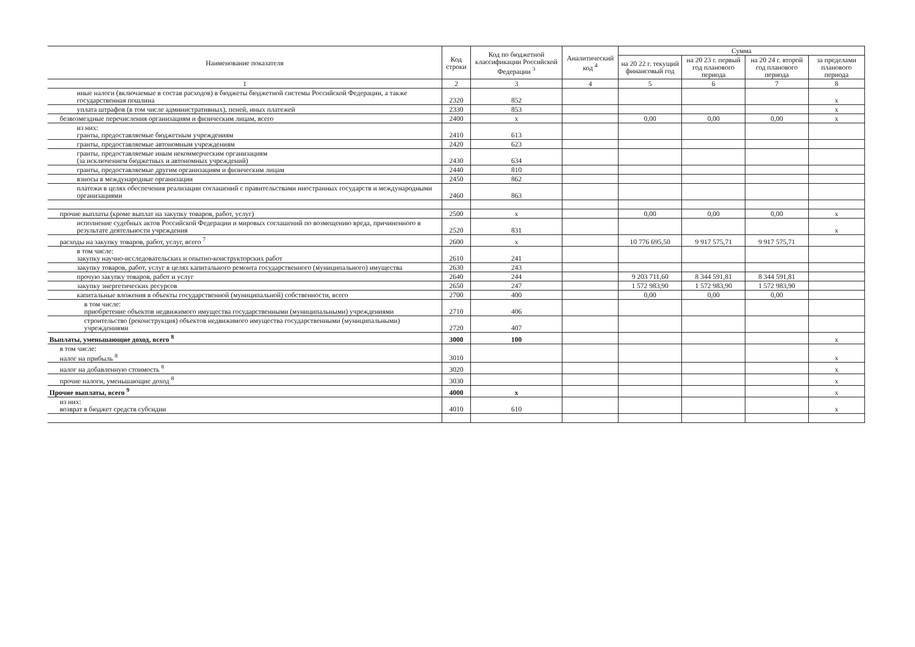| Наименование показателя | Код строки | Код по бюджетной классификации Российской Федерации <sup>3</sup> | Аналитический код <sup>4</sup> | Сумма | | | |
| --- | --- | --- | --- | --- | --- | --- | --- |
| | | | | на 20 22 г. текущий финансовый год | на 20 23 г. первый год планового периода | на 20 24 г. второй год планового периода | за пределами планового периода |
| 1 | 2 | 3 | 4 | 5 | 6 | 7 | 8 |
| иные налоги (включаемые в состав расходов) в бюджеты бюджетной системы Российской Федерации, а также государственная пошлина | 2320 | 852 | | | | | х |
| уплата штрафов (в том числе административных), пеней, иных платежей | 2330 | 853 | | | | | х |
| безвозмездные перечисления организациям и физическим лицам, всего | 2400 | х | | 0,00 | 0,00 | 0,00 | х |
| из них: гранты, предоставляемые бюджетным учреждениям | 2410 | 613 | | | | | |
| гранты, предоставляемые автономным учреждениям | 2420 | 623 | | | | | |
| гранты, предоставляемые иным некоммерческим организациям (за исключением бюджетных и автономных учреждений) | 2430 | 634 | | | | | |
| гранты, предоставляемые другим организациям и физическим лицам | 2440 | 810 | | | | | |
| взносы в международные организации | 2450 | 862 | | | | | |
| платежи в целях обеспечения реализации соглашений с правительствами иностранных государств и международными организациями | 2460 | 863 | | | | | |
| прочие выплаты (кроме выплат на закупку товаров, работ, услуг) | 2500 | х | | 0,00 | 0,00 | 0,00 | х |
| исполнение судебных актов Российской Федерации и мировых соглашений по возмещению вреда, причиненного в результате деятельности учреждения | 2520 | 831 | | | | | х |
| расходы на закупку товаров, работ, услуг, всего <sup>7</sup> | 2600 | х | | 10 776 695,50 | 9 917 575,71 | 9 917 575,71 | |
| в том числе: закупку научно-исследовательских и опытно-конструкторских работ | 2610 | 241 | | | | | |
| закупку товаров, работ, услуг в целях капитального ремонта государственного (муниципального) имущества | 2630 | 243 | | | | | |
| прочую закупку товаров, работ и услуг | 2640 | 244 | | 9 203 711,60 | 8 344 591,81 | 8 344 591,81 | |
| закупку энергетических ресурсов | 2650 | 247 | | 1 572 983,90 | 1 572 983,90 | 1 572 983,90 | |
| капитальные вложения в объекты государственной (муниципальной) собственности, всего | 2700 | 400 | | 0,00 | 0,00 | 0,00 | |
| в том числе: приобретение объектов недвижимого имущества государственными (муниципальными) учреждениями | 2710 | 406 | | | | | |
| строительство (реконструкция) объектов недвижимого имущества государственными (муниципальными) учреждениями | 2720 | 407 | | | | | |
| Выплаты, уменьшающие доход, всего <sup>8</sup> | 3000 | 100 | | | | | х |
| в том числе: налог на прибыль <sup>8</sup> | 3010 | | | | | | х |
| налог на добавленную стоимость <sup>8</sup> | 3020 | | | | | | х |
| прочие налоги, уменьшающие доход <sup>8</sup> | 3030 | | | | | | х |
| Прочие выплаты, всего <sup>9</sup> | 4000 | х | | | | | х |
| из них: возврат в бюджет средств субсидии | 4010 | 610 | | | | | х |